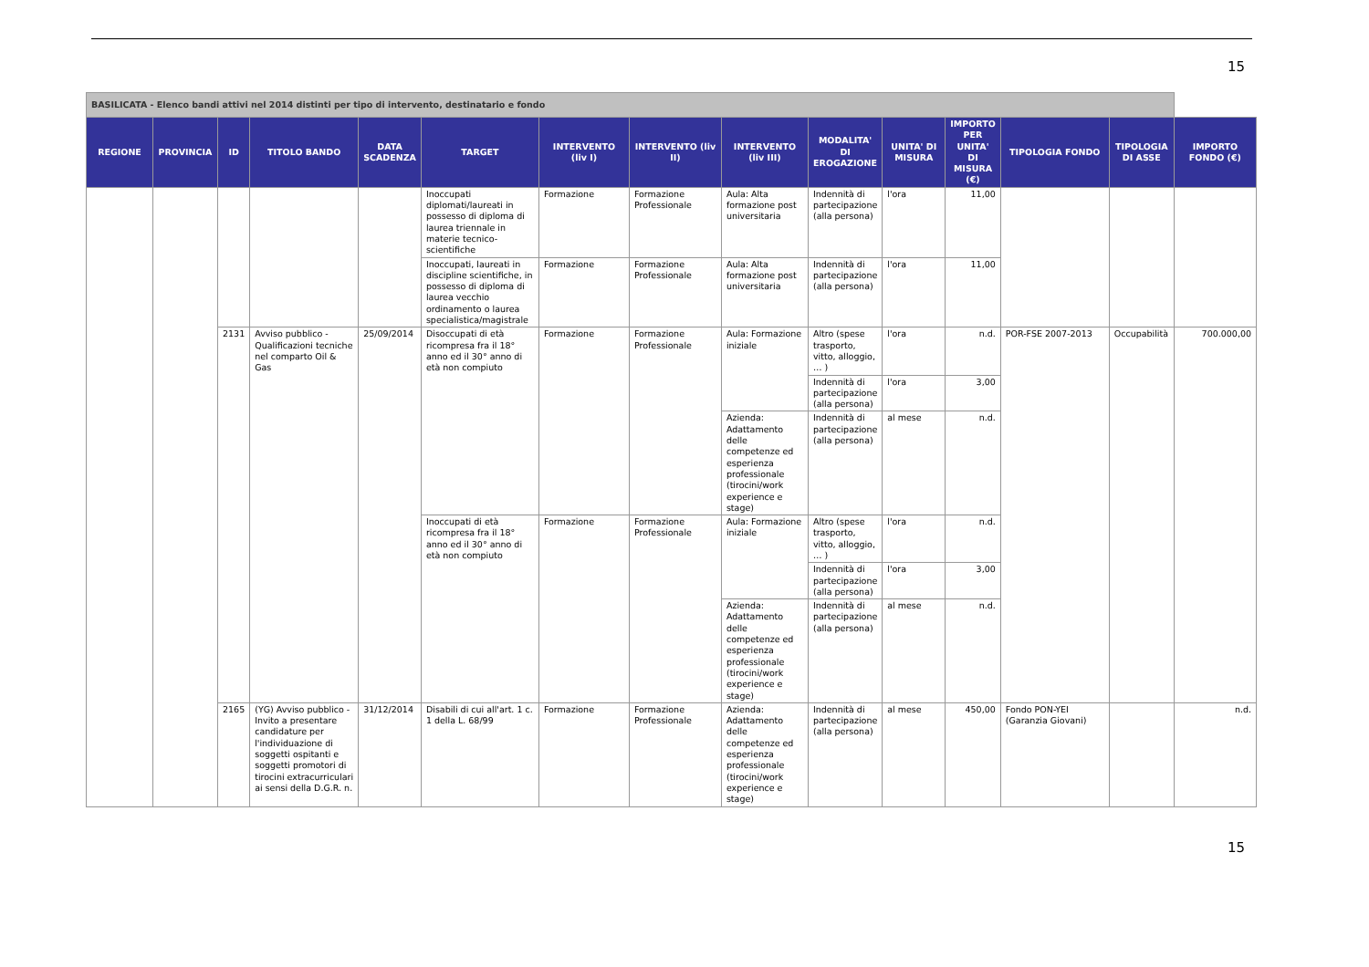15
| BASILICATA - Elenco bandi attivi nel 2014 distinti per tipo di intervento, destinatario e fondo | | | | | | | | | | | | | | |
| REGIONE | PROVINCIA | ID | TITOLO BANDO | DATA SCADENZA | TARGET | INTERVENTO (liv I) | INTERVENTO (liv II) | INTERVENTO (liv III) | MODALITA' DI EROGAZIONE | UNITA' DI MISURA | IMPORTO PER UNITA' DI MISURA (€) | TIPOLOGIA FONDO | TIPOLOGIA DI ASSE | IMPORTO FONDO (€) |
| | | | | | Inoccupati diplomati/laureati in possesso di diploma di laurea triennale in materie tecnico-scientifiche | Formazione | Formazione Professionale | Aula: Alta formazione post universitaria | Indennità di partecipazione (alla persona) | l'ora | 11,00 | | | |
| | | | | | Inoccupati, laureati in discipline scientifiche, in possesso di diploma di laurea vecchio ordinamento o laurea specialistica/magistrale | Formazione | Formazione Professionale | Aula: Alta formazione post universitaria | Indennità di partecipazione (alla persona) | l'ora | 11,00 | | | |
| | | 2131 | Avviso pubblico - Qualificazioni tecniche nel comparto Oil & Gas | 25/09/2014 | Disoccupati di età ricompresa fra il 18° anno ed il 30° anno di età non compiuto | Formazione | Formazione Professionale | Aula: Formazione iniziale | Altro (spese trasporto, vitto, alloggio, … ) | l'ora | n.d. | POR-FSE 2007-2013 | Occupabilità | 700.000,00 |
| | | | | | | | | | Indennità di partecipazione (alla persona) | l'ora | 3,00 | | | |
| | | | | | | | | Azienda: Adattamento delle competenze ed esperienza professionale (tirocini/work experience e stage) | Indennità di partecipazione (alla persona) | al mese | n.d. | | | |
| | | | | | Inoccupati di età ricompresa fra il 18° anno ed il 30° anno di età non compiuto | Formazione | Formazione Professionale | Aula: Formazione iniziale | Altro (spese trasporto, vitto, alloggio, … ) | l'ora | n.d. | | | |
| | | | | | | | | | Indennità di partecipazione (alla persona) | l'ora | 3,00 | | | |
| | | | | | | | | Azienda: Adattamento delle competenze ed esperienza professionale (tirocini/work experience e stage) | Indennità di partecipazione (alla persona) | al mese | n.d. | | | |
| | | 2165 | (YG) Avviso pubblico - Invito a presentare candidature per l'individuazione di soggetti ospitanti e soggetti promotori di tirocini extracurriculari ai sensi della D.G.R. n. | 31/12/2014 | Disabili di cui all'art. 1 c. 1 della L. 68/99 | Formazione | Formazione Professionale | Azienda: Adattamento delle competenze ed esperienza professionale (tirocini/work experience e stage) | Indennità di partecipazione (alla persona) | al mese | 450,00 | Fondo PON-YEI (Garanzia Giovani) | | n.d. |
15